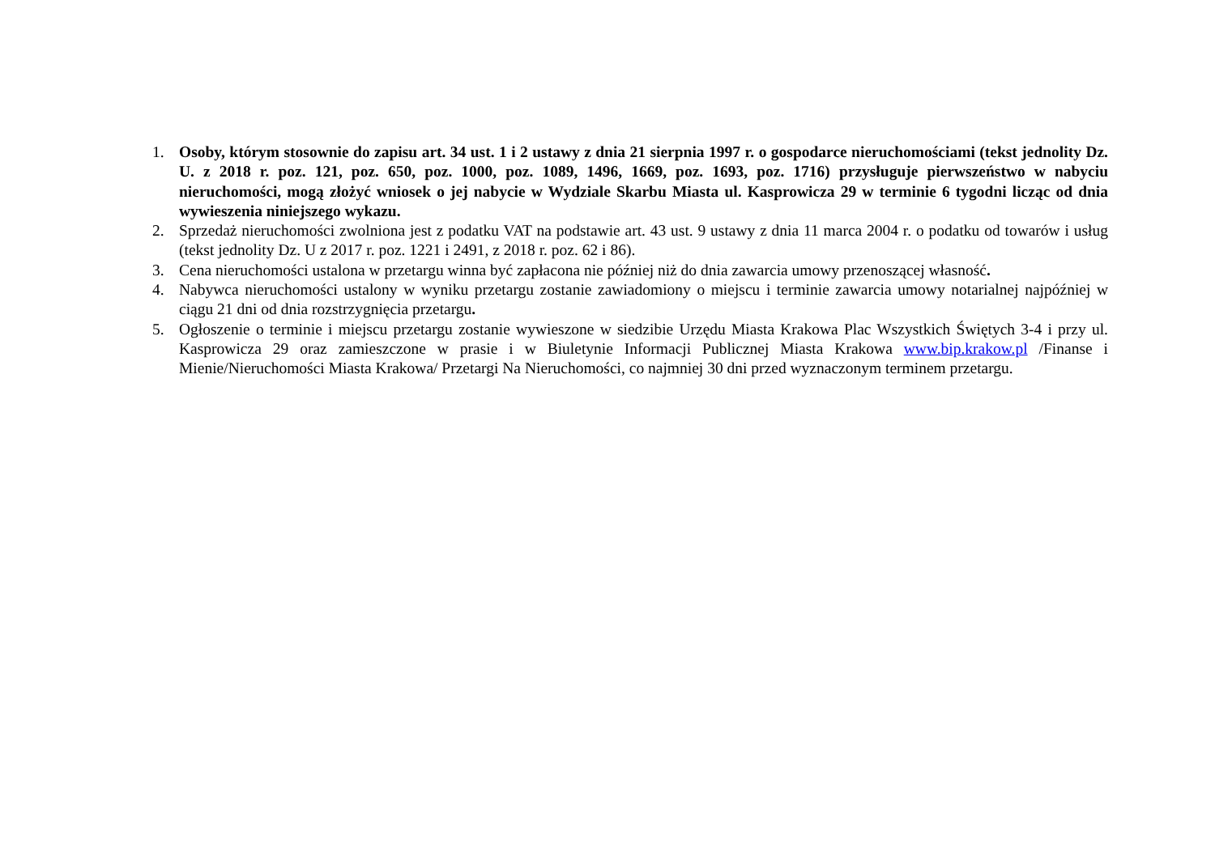1. Osoby, którym stosownie do zapisu art. 34 ust. 1 i 2 ustawy z dnia 21 sierpnia 1997 r. o gospodarce nieruchomościami (tekst jednolity Dz. U. z 2018 r. poz. 121, poz. 650, poz. 1000, poz. 1089, 1496, 1669, poz. 1693, poz. 1716) przysługuje pierwszeństwo w nabyciu nieruchomości, mogą złożyć wniosek o jej nabycie w Wydziale Skarbu Miasta ul. Kasprowicza 29 w terminie 6 tygodni licząc od dnia wywieszenia niniejszego wykazu.
2. Sprzedaż nieruchomości zwolniona jest z podatku VAT na podstawie art. 43 ust. 9 ustawy z dnia 11 marca 2004 r. o podatku od towarów i usług (tekst jednolity Dz. U z 2017 r. poz. 1221 i 2491, z 2018 r. poz. 62 i 86).
3. Cena nieruchomości ustalona w przetargu winna być zapłacona nie później niż do dnia zawarcia umowy przenoszącej własność.
4. Nabywca nieruchomości ustalony w wyniku przetargu zostanie zawiadomiony o miejscu i terminie zawarcia umowy notarialnej najpóźniej w ciągu 21 dni od dnia rozstrzygnięcia przetargu.
5. Ogłoszenie o terminie i miejscu przetargu zostanie wywieszone w siedzibie Urzędu Miasta Krakowa Plac Wszystkich Świętych 3-4 i przy ul. Kasprowicza 29 oraz zamieszczone w prasie i w Biuletynie Informacji Publicznej Miasta Krakowa www.bip.krakow.pl /Finanse i Mienie/Nieruchomości Miasta Krakowa/ Przetargi Na Nieruchomości, co najmniej 30 dni przed wyznaczonym terminem przetargu.